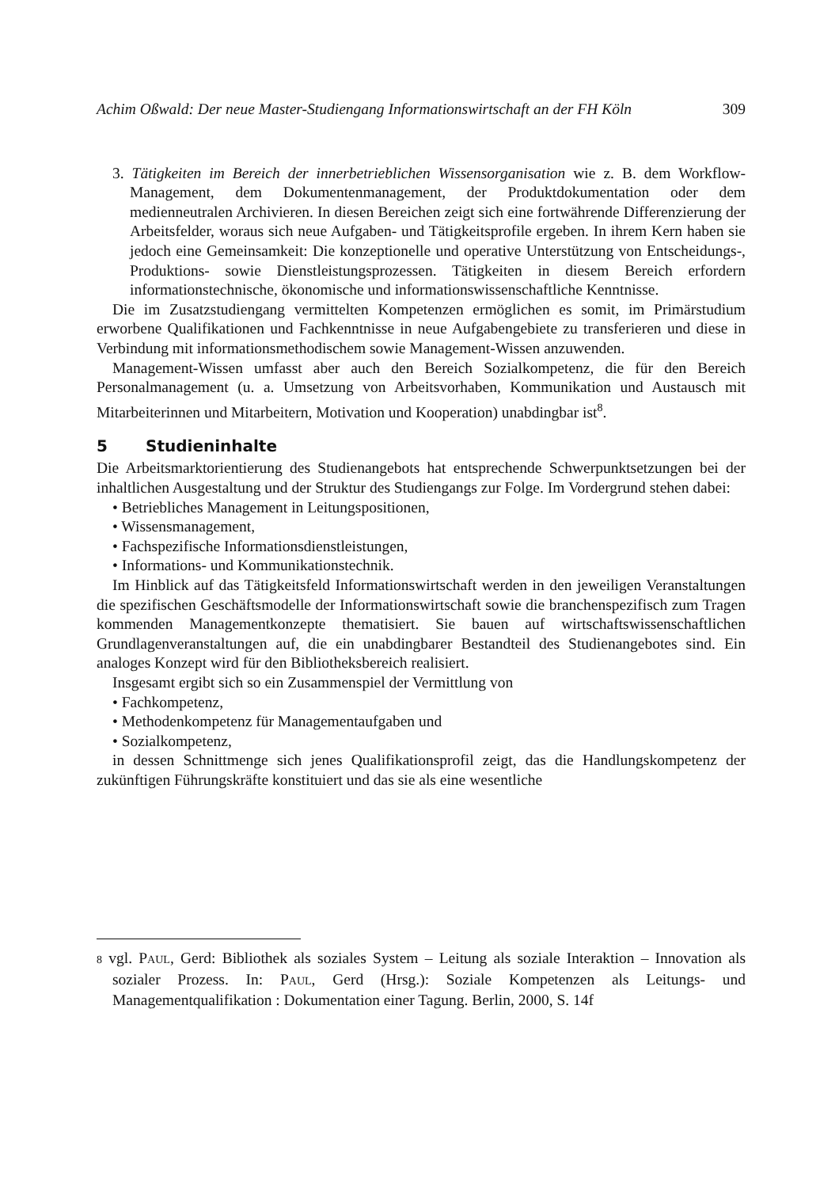Achim Oßwald: Der neue Master-Studiengang Informationswirtschaft an der FH Köln 309
3. Tätigkeiten im Bereich der innerbetrieblichen Wissensorganisation wie z. B. dem Workflow-Management, dem Dokumentenmanagement, der Produktdokumentation oder dem medienneutralen Archivieren. In diesen Bereichen zeigt sich eine fortwährende Differenzierung der Arbeitsfelder, woraus sich neue Aufgaben- und Tätigkeitsprofile ergeben. In ihrem Kern haben sie jedoch eine Gemeinsamkeit: Die konzeptionelle und operative Unterstützung von Entscheidungs-, Produktions- sowie Dienstleistungsprozessen. Tätigkeiten in diesem Bereich erfordern informationstechnische, ökonomische und informationswissenschaftliche Kenntnisse.
Die im Zusatzstudiengang vermittelten Kompetenzen ermöglichen es somit, im Primärstudium erworbene Qualifikationen und Fachkenntnisse in neue Aufgabengebiete zu transferieren und diese in Verbindung mit informationsmethodischem sowie Management-Wissen anzuwenden.
Management-Wissen umfasst aber auch den Bereich Sozialkompetenz, die für den Bereich Personalmanagement (u. a. Umsetzung von Arbeitsvorhaben, Kommunikation und Austausch mit Mitarbeiterinnen und Mitarbeitern, Motivation und Kooperation) unabdingbar ist<sup>8</sup>.
5 Studieninhalte
Die Arbeitsmarktorientierung des Studienangebots hat entsprechende Schwerpunktsetzungen bei der inhaltlichen Ausgestaltung und der Struktur des Studiengangs zur Folge. Im Vordergrund stehen dabei:
• Betriebliches Management in Leitungspositionen,
• Wissensmanagement,
• Fachspezifische Informationsdienstleistungen,
• Informations- und Kommunikationstechnik.
Im Hinblick auf das Tätigkeitsfeld Informationswirtschaft werden in den jeweiligen Veranstaltungen die spezifischen Geschäftsmodelle der Informationswirtschaft sowie die branchenspezifisch zum Tragen kommenden Managementkonzepte thematisiert. Sie bauen auf wirtschaftswissenschaftlichen Grundlagenveranstaltungen auf, die ein unabdingbarer Bestandteil des Studienangebotes sind. Ein analoges Konzept wird für den Bibliotheksbereich realisiert.
Insgesamt ergibt sich so ein Zusammenspiel der Vermittlung von
• Fachkompetenz,
• Methodenkompetenz für Managementaufgaben und
• Sozialkompetenz,
in dessen Schnittmenge sich jenes Qualifikationsprofil zeigt, das die Handlungskompetenz der zukünftigen Führungskräfte konstituiert und das sie als eine wesentliche
8 vgl. PAUL, Gerd: Bibliothek als soziales System – Leitung als soziale Interaktion – Innovation als sozialer Prozess. In: PAUL, Gerd (Hrsg.): Soziale Kompetenzen als Leitungs- und Managementqualifikation : Dokumentation einer Tagung. Berlin, 2000, S. 14f